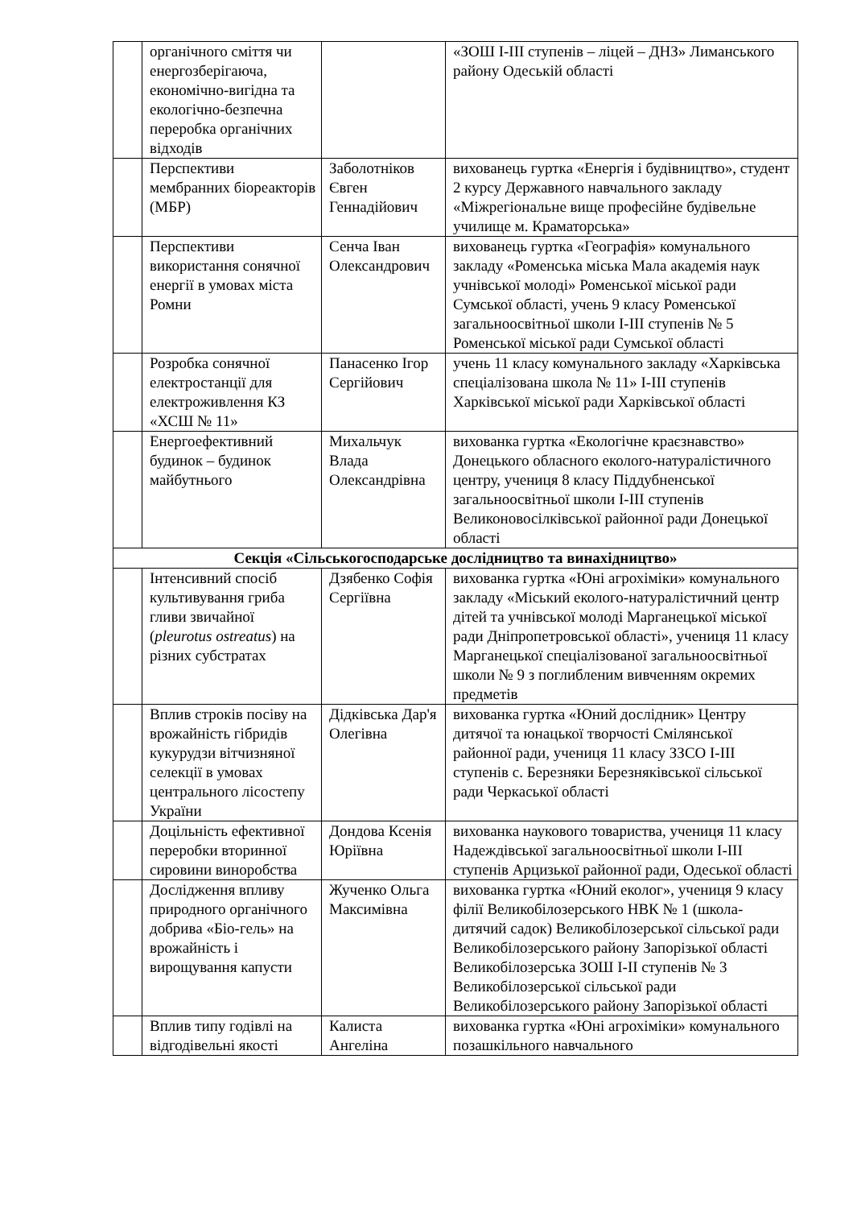| | органічного сміття чи енергозберігаюча, економічно-вигідна та екологічно-безпечна переробка органічних відходів | | «ЗОШ I-III ступенів – ліцей – ДНЗ» Лиманського району Одеській області |
| | Перспективи мембранних біореакторів (МБР) | Заболотніков Євген Геннадійович | вихованець гуртка «Енергія і будівництво», студент 2 курсу Державного навчального закладу «Міжрегіональне вище професійне будівельне училище м. Краматорська» |
| | Перспективи використання сонячної енергії в умовах міста Ромни | Сенча Іван Олександрович | вихованець гуртка «Географія» комунального закладу «Роменська міська Мала академія наук учнівської молоді» Роменської міської ради Сумської області, учень 9 класу Роменської загальноосвітньої школи I-III ступенів № 5 Роменської міської ради Сумської області |
| | Розробка сонячної електростанції для електроживлення КЗ «ХСШ № 11» | Панасенко Ігор Сергійович | учень 11 класу комунального закладу «Харківська спеціалізована школа № 11» I-III ступенів Харківської міської ради Харківської області |
| | Енергоефективний будинок – будинок майбутнього | Михальчук Влада Олександрівна | вихованка гуртка «Екологічне краєзнавство» Донецького обласного еколого-натуралістичного центру, учениця 8 класу Піддубненської загальноосвітньої школи I-III ступенів Великоновосілківської районної ради Донецької області |
| Секція «Сільськогосподарське дослідництво та винахідництво» | | | |
| | Інтенсивний спосіб культивування гриба гливи звичайної ( pleurotus ostreatus ) на різних субстратах | Дзябенко Софія Сергіївна | вихованка гуртка «Юні агрохіміки» комунального закладу «Міський еколого-натуралістичний центр дітей та учнівської молоді Марганецької міської ради Дніпропетровської області», учениця 11 класу Марганецької спеціалізованої загальноосвітньої школи № 9 з поглибленим вивченням окремих предметів |
| | Вплив строків посіву на врожайність гібридів кукурудзи вітчизняної селекції в умовах центрального лісостепу України | Дідківська Дар'я Олегівна | вихованка гуртка «Юний дослідник» Центру дитячої та юнацької творчості Смілянської районної ради, учениця 11 класу ЗЗСО I-III ступенів с. Березняки Березняківської сільської ради Черкаської області |
| | Доцільність ефективної переробки вторинної сировини виноробства | Дондова Ксенія Юріївна | вихованка наукового товариства, учениця 11 класу Надеждівської загальноосвітньої школи I-III ступенів Арцизької районної ради, Одеської області |
| | Дослідження впливу природного органічного добрива «Біо-гель» на врожайність і вирощування капусти | Жученко Ольга Максимівна | вихованка гуртка «Юний еколог», учениця 9 класу філії Великобілозерського НВК № 1 (школа-дитячий садок) Великобілозерської сільської ради Великобілозерського району Запорізької області Великобілозерська ЗОШ I-II ступенів № 3 Великобілозерської сільської ради Великобілозерського району Запорізької області |
| | Вплив типу годівлі на відгодівельні якості | Калиста Ангеліна | вихованка гуртка «Юні агрохіміки» комунального позашкільного навчального |